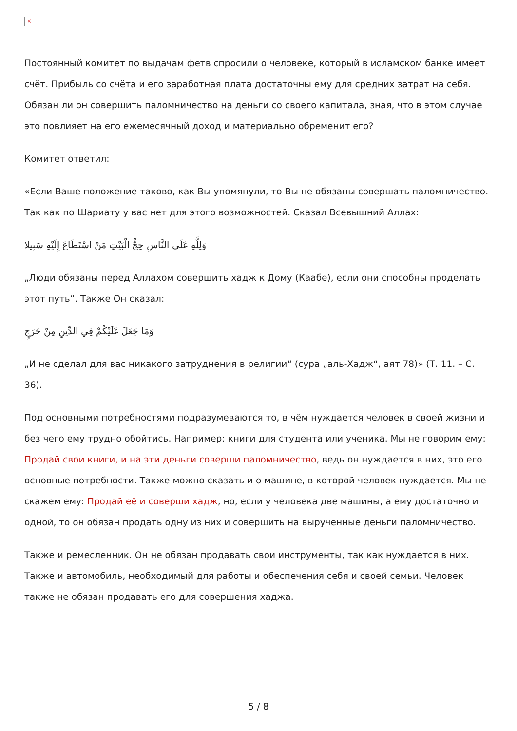×
Постоянный комитет по выдачам фетв спросили о человеке, который в исламском банке имеет счёт. Прибыль со счёта и его заработная плата достаточны ему для средних затрат на себя. Обязан ли он совершить паломничество на деньги со своего капитала, зная, что в этом случае это повлияет на его ежемесячный доход и материально обременит его?
Комитет ответил:
«Если Ваше положение таково, как Вы упомянули, то Вы не обязаны совершать паломничество. Так как по Шариату у вас нет для этого возможностей. Сказал Всевышний Аллах:
وَلِلَّهِ عَلَى النَّاسِ حِجُّ الْبَيْتِ مَنْ اسْتَطَاعَ إِلَيْهِ سَبِيلا
„Люди обязаны перед Аллахом совершить хадж к Дому (Каабе), если они способны проделать этот путь“. Также Он сказал:
وَمَا جَعَلَ عَلَيْكُمْ فِي الدِّينِ مِنْ حَرَجٍ
„И не сделал для вас никакого затруднения в религии“ (сура „аль-Хадж“, аят 78)» (Т. 11. – С. 36).
Под основными потребностями подразумеваются то, в чём нуждается человек в своей жизни и без чего ему трудно обойтись. Например: книги для студента или ученика. Мы не говорим ему: Продай свои книги, и на эти деньги соверши паломничество, ведь он нуждается в них, это его основные потребности. Также можно сказать и о машине, в которой человек нуждается. Мы не скажем ему: Продай её и соверши хадж, но, если у человека две машины, а ему достаточно и одной, то он обязан продать одну из них и совершить на вырученные деньги паломничество.
Также и ремесленник. Он не обязан продавать свои инструменты, так как нуждается в них. Также и автомобиль, необходимый для работы и обеспечения себя и своей семьи. Человек также не обязан продавать его для совершения хаджа.
5 / 8